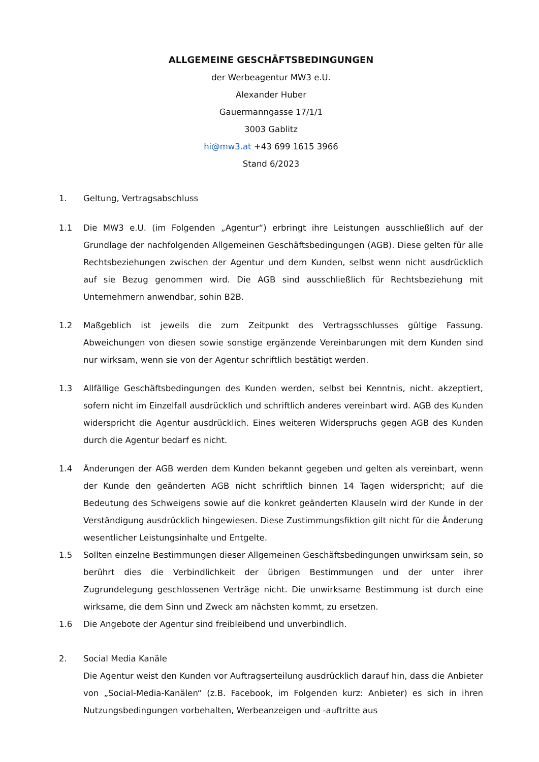ALLGEMEINE GESCHÄFTSBEDINGUNGEN
der Werbeagentur MW3 e.U.
Alexander Huber
Gauermanngasse 17/1/1
3003 Gablitz
hi@mw3.at +43 699 1615 3966
Stand 6/2023
1. Geltung, Vertragsabschluss
1.1 Die MW3 e.U. (im Folgenden „Agentur“) erbringt ihre Leistungen ausschließlich auf der Grundlage der nachfolgenden Allgemeinen Geschäftsbedingungen (AGB). Diese gelten für alle Rechtsbeziehungen zwischen der Agentur und dem Kunden, selbst wenn nicht ausdrücklich auf sie Bezug genommen wird. Die AGB sind ausschließlich für Rechtsbeziehung mit Unternehmern anwendbar, sohin B2B.
1.2 Maßgeblich ist jeweils die zum Zeitpunkt des Vertragsschlusses gültige Fassung. Abweichungen von diesen sowie sonstige ergänzende Vereinbarungen mit dem Kunden sind nur wirksam, wenn sie von der Agentur schriftlich bestätigt werden.
1.3 Allfällige Geschäftsbedingungen des Kunden werden, selbst bei Kenntnis, nicht. akzeptiert, sofern nicht im Einzelfall ausdrücklich und schriftlich anderes vereinbart wird. AGB des Kunden widerspricht die Agentur ausdrücklich. Eines weiteren Widerspruchs gegen AGB des Kunden durch die Agentur bedarf es nicht.
1.4 Änderungen der AGB werden dem Kunden bekannt gegeben und gelten als vereinbart, wenn der Kunde den geänderten AGB nicht schriftlich binnen 14 Tagen widerspricht; auf die Bedeutung des Schweigens sowie auf die konkret geänderten Klauseln wird der Kunde in der Verständigung ausdrücklich hingewiesen. Diese Zustimmungsfiktion gilt nicht für die Änderung wesentlicher Leistungsinhalte und Entgelte.
1.5 Sollten einzelne Bestimmungen dieser Allgemeinen Geschäftsbedingungen unwirksam sein, so berührt dies die Verbindlichkeit der übrigen Bestimmungen und der unter ihrer Zugrundelegung geschlossenen Verträge nicht. Die unwirksame Bestimmung ist durch eine wirksame, die dem Sinn und Zweck am nächsten kommt, zu ersetzen.
1.6 Die Angebote der Agentur sind freibleibend und unverbindlich.
2. Social Media Kanäle
Die Agentur weist den Kunden vor Auftragserteilung ausdrücklich darauf hin, dass die Anbieter von „Social-Media-Kanälen“ (z.B. Facebook, im Folgenden kurz: Anbieter) es sich in ihren Nutzungsbedingungen vorbehalten, Werbeanzeigen und -auftritte aus